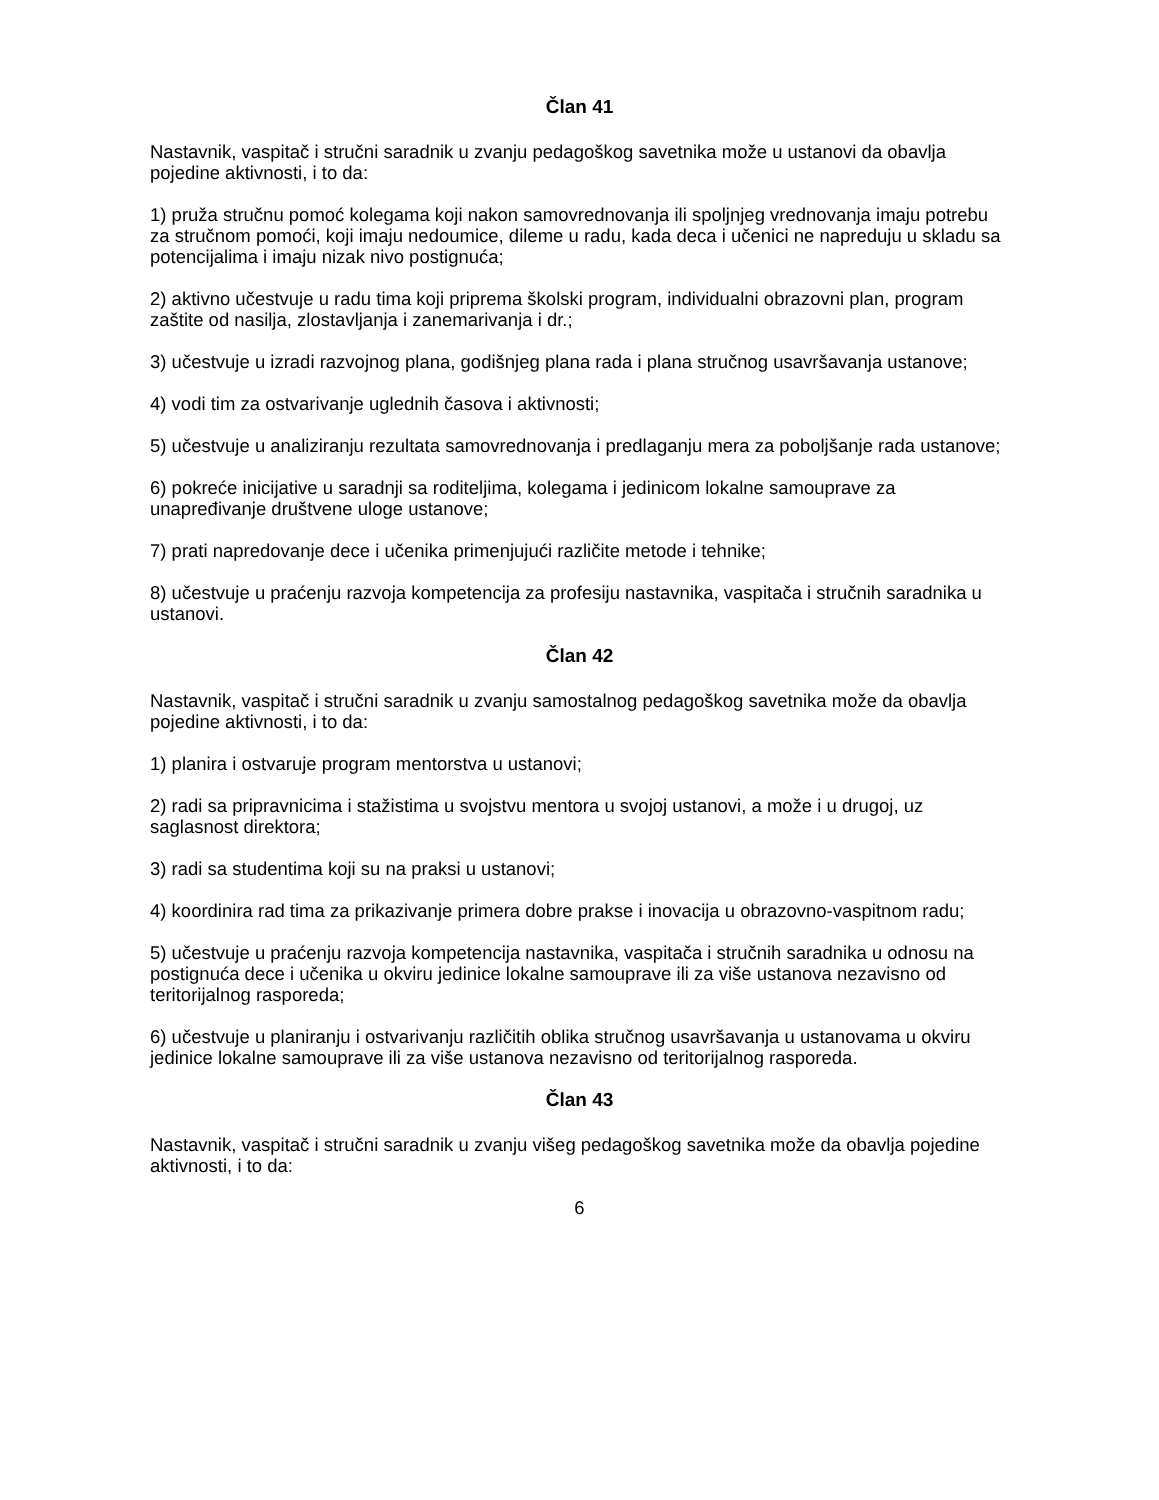Član 41
Nastavnik, vaspitač i stručni saradnik u zvanju pedagoškog savetnika može u ustanovi da obavlja pojedine aktivnosti, i to da:
1) pruža stručnu pomoć kolegama koji nakon samovrednovanja ili spoljnjeg vrednovanja imaju potrebu za stručnom pomoći, koji imaju nedoumice, dileme u radu, kada deca i učenici ne napreduju u skladu sa potencijalima i imaju nizak nivo postignuća;
2) aktivno učestvuje u radu tima koji priprema školski program, individualni obrazovni plan, program zaštite od nasilja, zlostavljanja i zanemarivanja i dr.;
3) učestvuje u izradi razvojnog plana, godišnjeg plana rada i plana stručnog usavršavanja ustanove;
4) vodi tim za ostvarivanje uglednih časova i aktivnosti;
5) učestvuje u analiziranju rezultata samovrednovanja i predlaganju mera za poboljšanje rada ustanove;
6) pokreće inicijative u saradnji sa roditeljima, kolegama i jedinicom lokalne samouprave za unapređivanje društvene uloge ustanove;
7) prati napredovanje dece i učenika primenjujući različite metode i tehnike;
8) učestvuje u praćenju razvoja kompetencija za profesiju nastavnika, vaspitača i stručnih saradnika u ustanovi.
Član 42
Nastavnik, vaspitač i stručni saradnik u zvanju samostalnog pedagoškog savetnika može da obavlja pojedine aktivnosti, i to da:
1) planira i ostvaruje program mentorstva u ustanovi;
2) radi sa pripravnicima i stažistima u svojstvu mentora u svojoj ustanovi, a može i u drugoj, uz saglasnost direktora;
3) radi sa studentima koji su na praksi u ustanovi;
4) koordinira rad tima za prikazivanje primera dobre prakse i inovacija u obrazovno-vaspitnom radu;
5) učestvuje u praćenju razvoja kompetencija nastavnika, vaspitača i stručnih saradnika u odnosu na postignuća dece i učenika u okviru jedinice lokalne samouprave ili za više ustanova nezavisno od teritorijalnog rasporeda;
6) učestvuje u planiranju i ostvarivanju različitih oblika stručnog usavršavanja u ustanovama u okviru jedinice lokalne samouprave ili za više ustanova nezavisno od teritorijalnog rasporeda.
Član 43
Nastavnik, vaspitač i stručni saradnik u zvanju višeg pedagoškog savetnika može da obavlja pojedine aktivnosti, i to da:
6